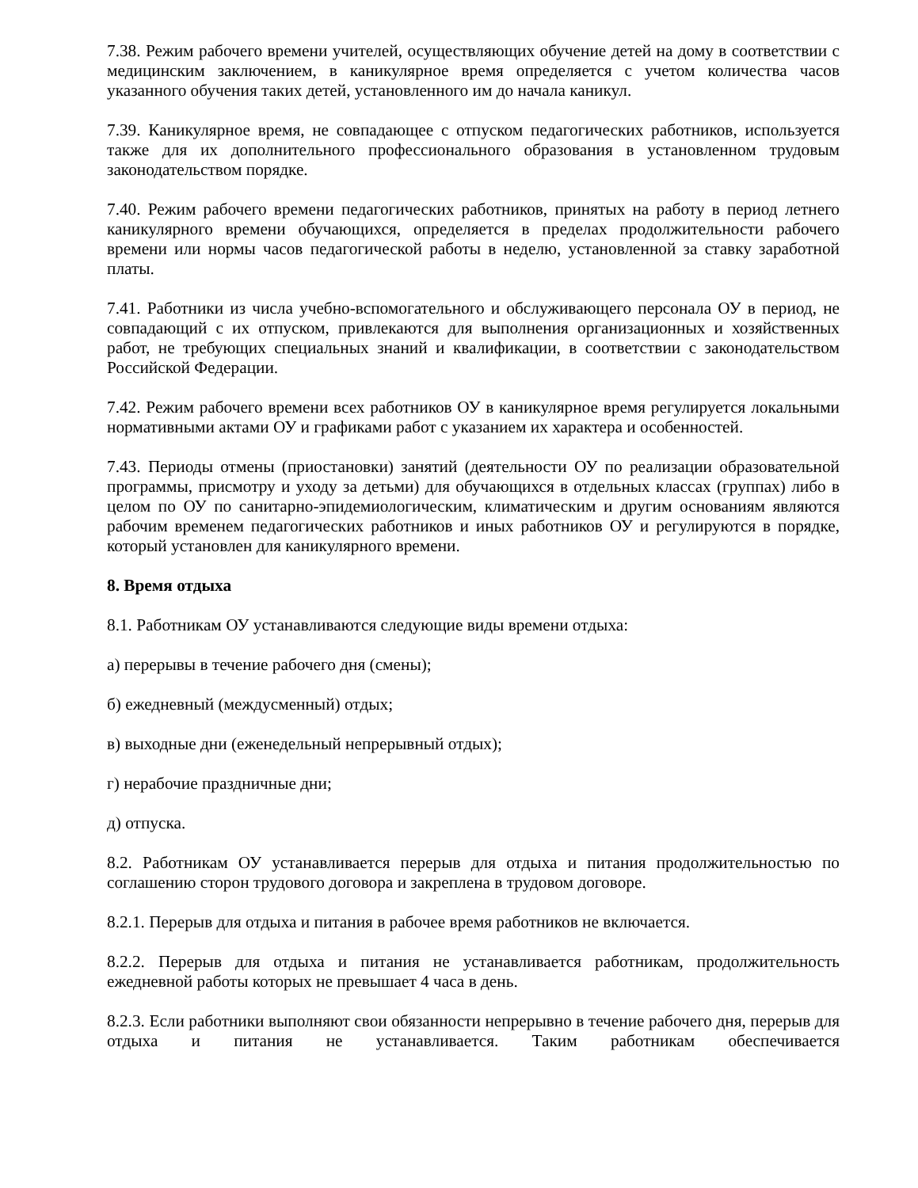7.38. Режим рабочего времени учителей, осуществляющих обучение детей на дому в соответствии с медицинским заключением, в каникулярное время определяется с учетом количества часов указанного обучения таких детей, установленного им до начала каникул.
7.39. Каникулярное время, не совпадающее с отпуском педагогических работников, используется также для их дополнительного профессионального образования в установленном трудовым законодательством порядке.
7.40. Режим рабочего времени педагогических работников, принятых на работу в период летнего каникулярного времени обучающихся, определяется в пределах продолжительности рабочего времени или нормы часов педагогической работы в неделю, установленной за ставку заработной платы.
7.41. Работники из числа учебно-вспомогательного и обслуживающего персонала ОУ в период, не совпадающий с их отпуском, привлекаются для выполнения организационных и хозяйственных работ, не требующих специальных знаний и квалификации, в соответствии с законодательством Российской Федерации.
7.42. Режим рабочего времени всех работников ОУ в каникулярное время регулируется локальными нормативными актами ОУ и графиками работ с указанием их характера и особенностей.
7.43. Периоды отмены (приостановки) занятий (деятельности ОУ по реализации образовательной программы, присмотру и уходу за детьми) для обучающихся в отдельных классах (группах) либо в целом по ОУ по санитарно-эпидемиологическим, климатическим и другим основаниям являются рабочим временем педагогических работников и иных работников ОУ и регулируются в порядке, который установлен для каникулярного времени.
8. Время отдыха
8.1. Работникам ОУ устанавливаются следующие виды времени отдыха:
а) перерывы в течение рабочего дня (смены);
б) ежедневный (междусменный) отдых;
в) выходные дни (еженедельный непрерывный отдых);
г) нерабочие праздничные дни;
д) отпуска.
8.2. Работникам ОУ устанавливается перерыв для отдыха и питания продолжительностью по соглашению сторон трудового договора и закреплена в трудовом договоре.
8.2.1. Перерыв для отдыха и питания в рабочее время работников не включается.
8.2.2. Перерыв для отдыха и питания не устанавливается работникам, продолжительность ежедневной работы которых не превышает 4 часа в день.
8.2.3. Если работники выполняют свои обязанности непрерывно в течение рабочего дня, перерыв для отдыха и питания не устанавливается. Таким работникам обеспечивается